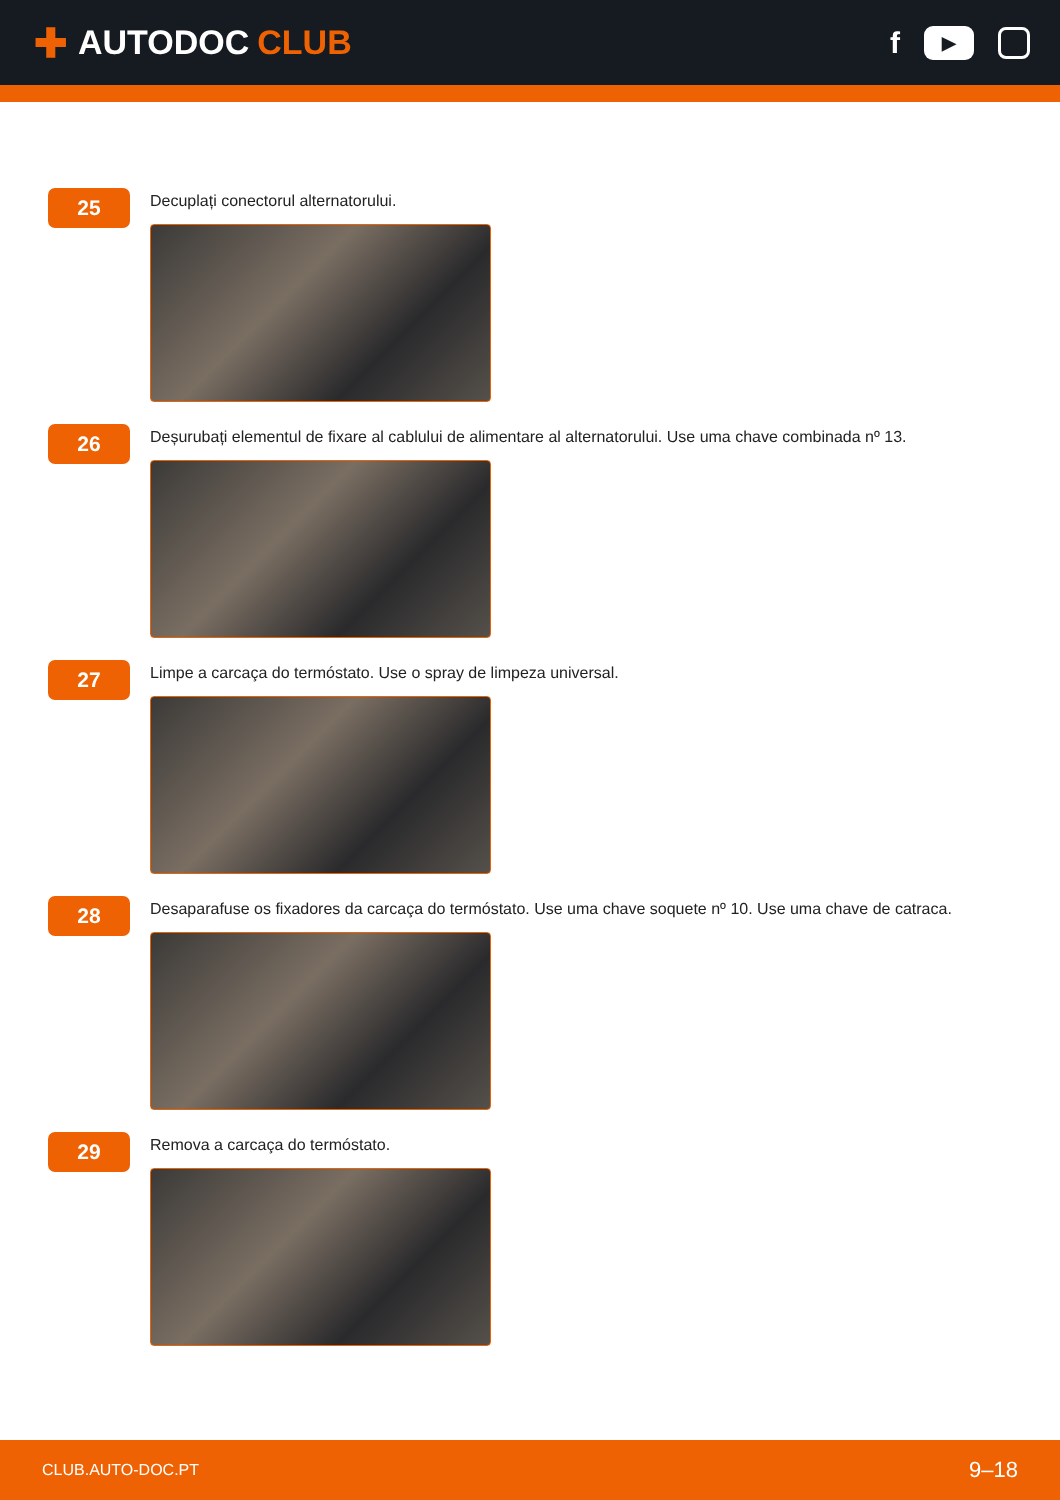✚ AUTODOC CLUB
f
▶
25
Decuplați conectorul alternatorului.
26
Deșurubați elementul de fixare al cablului de alimentare al alternatorului. Use uma chave combinada nº 13.
27
Limpe a carcaça do termóstato. Use o spray de limpeza universal.
28
Desaparafuse os fixadores da carcaça do termóstato. Use uma chave soquete nº 10. Use uma chave de catraca.
29
Remova a carcaça do termóstato.
CLUB.AUTO-DOC.PT 9–18